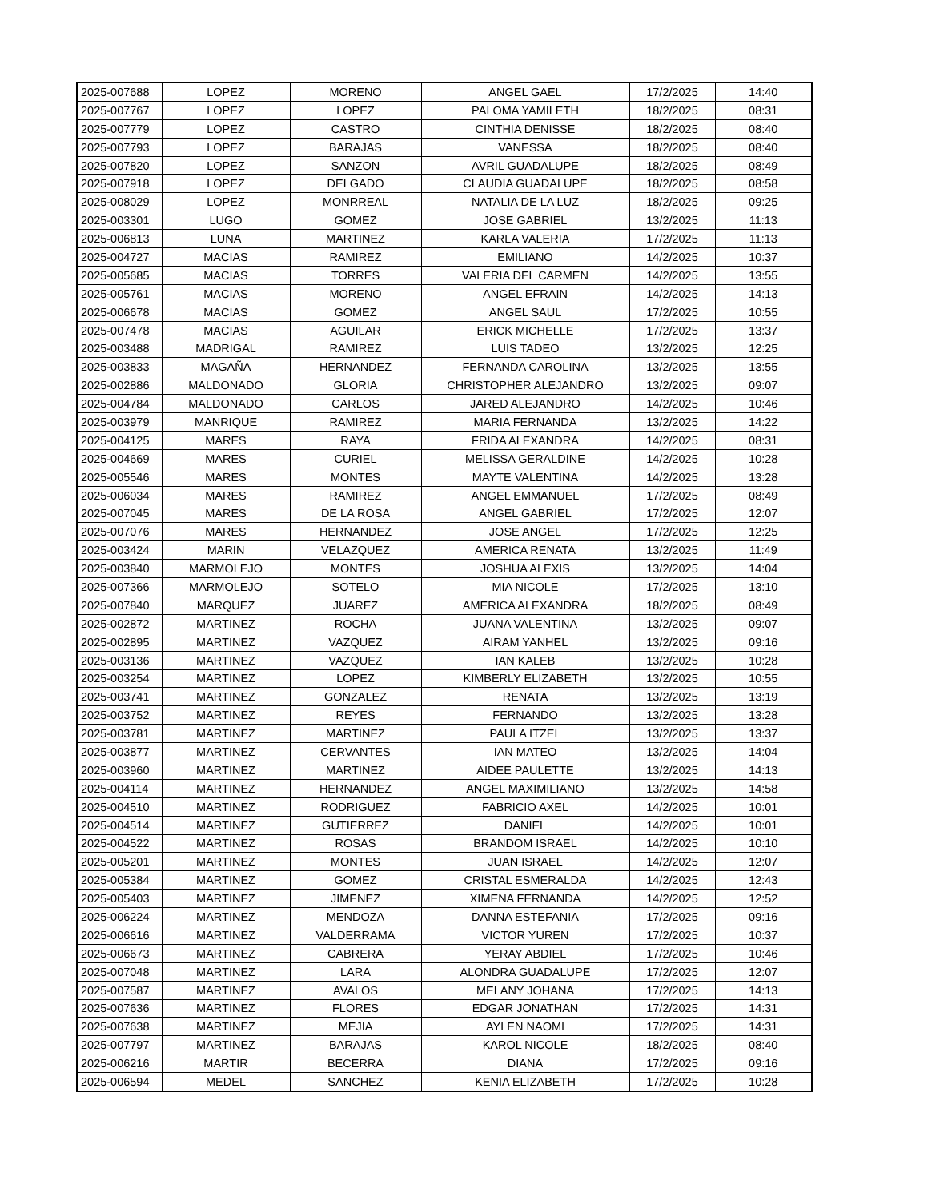| 2025-007688 | LOPEZ | MORENO | ANGEL GAEL | 17/2/2025 | 14:40 |
| 2025-007767 | LOPEZ | LOPEZ | PALOMA YAMILETH | 18/2/2025 | 08:31 |
| 2025-007779 | LOPEZ | CASTRO | CINTHIA DENISSE | 18/2/2025 | 08:40 |
| 2025-007793 | LOPEZ | BARAJAS | VANESSA | 18/2/2025 | 08:40 |
| 2025-007820 | LOPEZ | SANZON | AVRIL GUADALUPE | 18/2/2025 | 08:49 |
| 2025-007918 | LOPEZ | DELGADO | CLAUDIA GUADALUPE | 18/2/2025 | 08:58 |
| 2025-008029 | LOPEZ | MONRREAL | NATALIA DE LA LUZ | 18/2/2025 | 09:25 |
| 2025-003301 | LUGO | GOMEZ | JOSE GABRIEL | 13/2/2025 | 11:13 |
| 2025-006813 | LUNA | MARTINEZ | KARLA VALERIA | 17/2/2025 | 11:13 |
| 2025-004727 | MACIAS | RAMIREZ | EMILIANO | 14/2/2025 | 10:37 |
| 2025-005685 | MACIAS | TORRES | VALERIA DEL CARMEN | 14/2/2025 | 13:55 |
| 2025-005761 | MACIAS | MORENO | ANGEL EFRAIN | 14/2/2025 | 14:13 |
| 2025-006678 | MACIAS | GOMEZ | ANGEL SAUL | 17/2/2025 | 10:55 |
| 2025-007478 | MACIAS | AGUILAR | ERICK MICHELLE | 17/2/2025 | 13:37 |
| 2025-003488 | MADRIGAL | RAMIREZ | LUIS TADEO | 13/2/2025 | 12:25 |
| 2025-003833 | MAGAÑA | HERNANDEZ | FERNANDA CAROLINA | 13/2/2025 | 13:55 |
| 2025-002886 | MALDONADO | GLORIA | CHRISTOPHER ALEJANDRO | 13/2/2025 | 09:07 |
| 2025-004784 | MALDONADO | CARLOS | JARED ALEJANDRO | 14/2/2025 | 10:46 |
| 2025-003979 | MANRIQUE | RAMIREZ | MARIA FERNANDA | 13/2/2025 | 14:22 |
| 2025-004125 | MARES | RAYA | FRIDA ALEXANDRA | 14/2/2025 | 08:31 |
| 2025-004669 | MARES | CURIEL | MELISSA GERALDINE | 14/2/2025 | 10:28 |
| 2025-005546 | MARES | MONTES | MAYTE VALENTINA | 14/2/2025 | 13:28 |
| 2025-006034 | MARES | RAMIREZ | ANGEL EMMANUEL | 17/2/2025 | 08:49 |
| 2025-007045 | MARES | DE LA ROSA | ANGEL GABRIEL | 17/2/2025 | 12:07 |
| 2025-007076 | MARES | HERNANDEZ | JOSE ANGEL | 17/2/2025 | 12:25 |
| 2025-003424 | MARIN | VELAZQUEZ | AMERICA RENATA | 13/2/2025 | 11:49 |
| 2025-003840 | MARMOLEJO | MONTES | JOSHUA ALEXIS | 13/2/2025 | 14:04 |
| 2025-007366 | MARMOLEJO | SOTELO | MIA NICOLE | 17/2/2025 | 13:10 |
| 2025-007840 | MARQUEZ | JUAREZ | AMERICA ALEXANDRA | 18/2/2025 | 08:49 |
| 2025-002872 | MARTINEZ | ROCHA | JUANA VALENTINA | 13/2/2025 | 09:07 |
| 2025-002895 | MARTINEZ | VAZQUEZ | AIRAM YANHEL | 13/2/2025 | 09:16 |
| 2025-003136 | MARTINEZ | VAZQUEZ | IAN KALEB | 13/2/2025 | 10:28 |
| 2025-003254 | MARTINEZ | LOPEZ | KIMBERLY ELIZABETH | 13/2/2025 | 10:55 |
| 2025-003741 | MARTINEZ | GONZALEZ | RENATA | 13/2/2025 | 13:19 |
| 2025-003752 | MARTINEZ | REYES | FERNANDO | 13/2/2025 | 13:28 |
| 2025-003781 | MARTINEZ | MARTINEZ | PAULA ITZEL | 13/2/2025 | 13:37 |
| 2025-003877 | MARTINEZ | CERVANTES | IAN MATEO | 13/2/2025 | 14:04 |
| 2025-003960 | MARTINEZ | MARTINEZ | AIDEE PAULETTE | 13/2/2025 | 14:13 |
| 2025-004114 | MARTINEZ | HERNANDEZ | ANGEL MAXIMILIANO | 13/2/2025 | 14:58 |
| 2025-004510 | MARTINEZ | RODRIGUEZ | FABRICIO AXEL | 14/2/2025 | 10:01 |
| 2025-004514 | MARTINEZ | GUTIERREZ | DANIEL | 14/2/2025 | 10:01 |
| 2025-004522 | MARTINEZ | ROSAS | BRANDOM ISRAEL | 14/2/2025 | 10:10 |
| 2025-005201 | MARTINEZ | MONTES | JUAN ISRAEL | 14/2/2025 | 12:07 |
| 2025-005384 | MARTINEZ | GOMEZ | CRISTAL ESMERALDA | 14/2/2025 | 12:43 |
| 2025-005403 | MARTINEZ | JIMENEZ | XIMENA FERNANDA | 14/2/2025 | 12:52 |
| 2025-006224 | MARTINEZ | MENDOZA | DANNA ESTEFANIA | 17/2/2025 | 09:16 |
| 2025-006616 | MARTINEZ | VALDERRAMA | VICTOR YUREN | 17/2/2025 | 10:37 |
| 2025-006673 | MARTINEZ | CABRERA | YERAY ABDIEL | 17/2/2025 | 10:46 |
| 2025-007048 | MARTINEZ | LARA | ALONDRA GUADALUPE | 17/2/2025 | 12:07 |
| 2025-007587 | MARTINEZ | AVALOS | MELANY JOHANA | 17/2/2025 | 14:13 |
| 2025-007636 | MARTINEZ | FLORES | EDGAR JONATHAN | 17/2/2025 | 14:31 |
| 2025-007638 | MARTINEZ | MEJIA | AYLEN NAOMI | 17/2/2025 | 14:31 |
| 2025-007797 | MARTINEZ | BARAJAS | KAROL NICOLE | 18/2/2025 | 08:40 |
| 2025-006216 | MARTIR | BECERRA | DIANA | 17/2/2025 | 09:16 |
| 2025-006594 | MEDEL | SANCHEZ | KENIA ELIZABETH | 17/2/2025 | 10:28 |